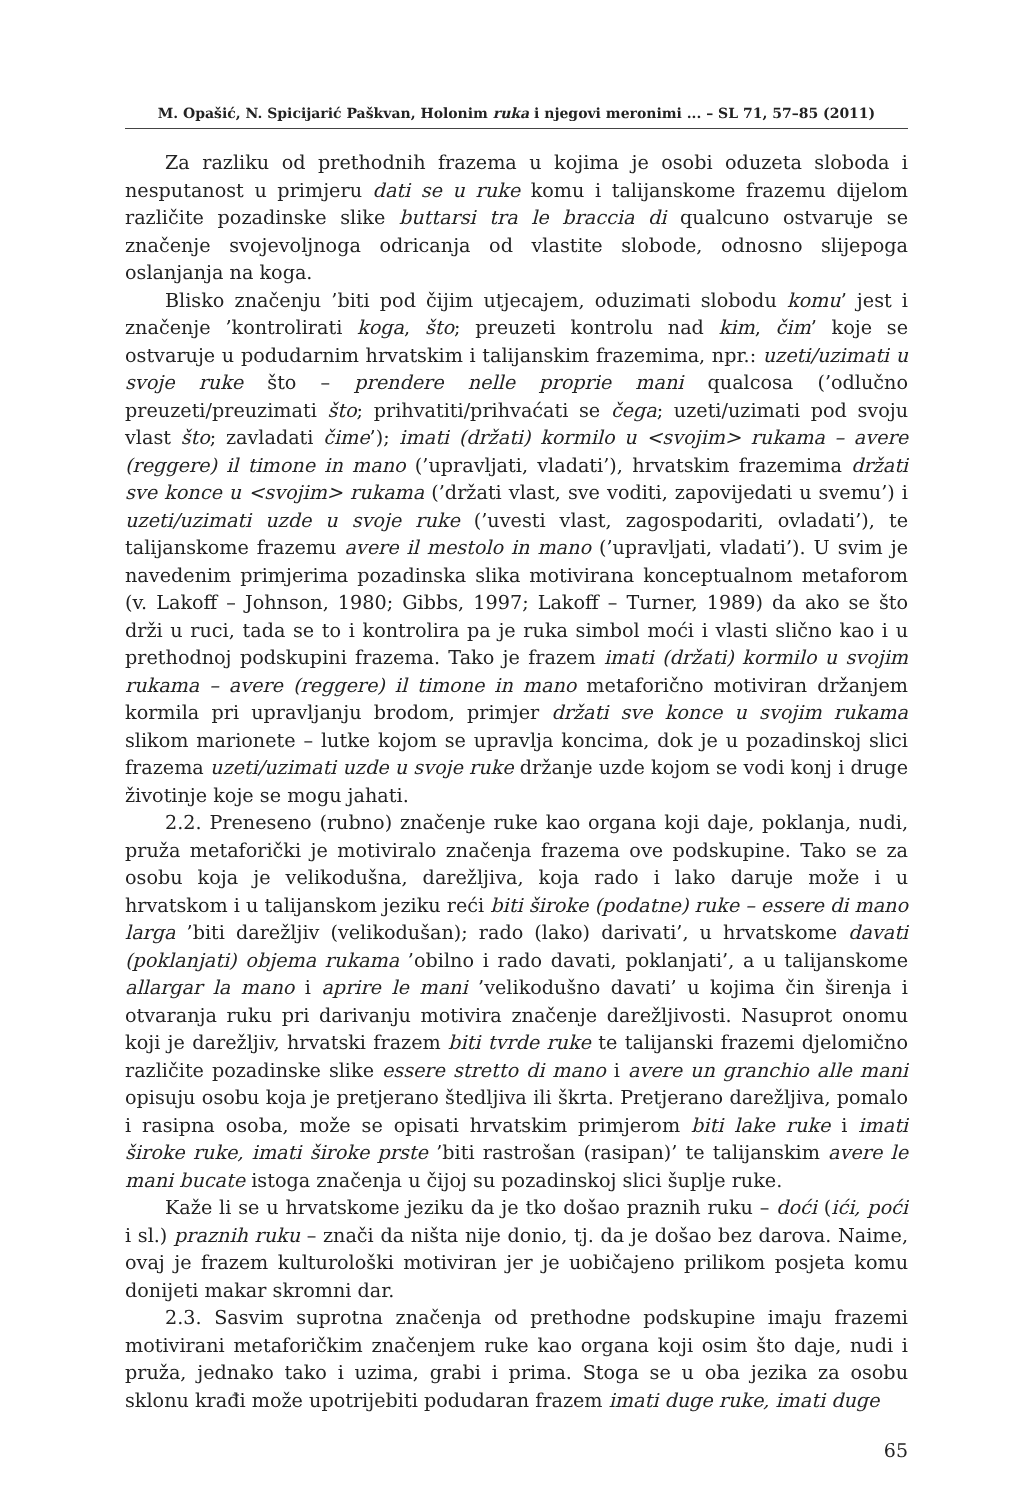M. Opašić, N. Spicijarić Paškvan, Holonim ruka i njegovi meronimi ... – SL 71, 57–85 (2011)
Za razliku od prethodnih frazema u kojima je osobi oduzeta sloboda i nesputanost u primjeru dati se u ruke komu i talijanskome frazemu dijelom različite pozadinske slike buttarsi tra le braccia di qualcuno ostvaruje se značenje svojevoljnoga odricanja od vlastite slobode, odnosno slijepoga oslanjanja na koga.
Blisko značenju ’biti pod čijim utjecajem, oduzimati slobodu komu’ jest i značenje ’kontrolirati koga, što; preuzeti kontrolu nad kim, čim’ koje se ostvaruje u podudarnim hrvatskim i talijanskim frazemima, npr.: uzeti/uzimati u svoje ruke što – prendere nelle proprie mani qualcosa (’odlučno preuzeti/preuzimati što; prihvatiti/prihvaćati se čega; uzeti/uzimati pod svoju vlast što; zavladati čime’); imati (držati) kormilo u <svojim> rukama – avere (reggere) il timone in mano (’upravljati, vladati’), hrvatskim frazemima držati sve konce u <svojim> rukama (’držati vlast, sve voditi, zapovijedati u svemu’) i uzeti/uzimati uzde u svoje ruke (’uvesti vlast, zagospodariti, ovladati’), te talijanskome frazemu avere il mestolo in mano (’upravljati, vladati’). U svim je navedenim primjerima pozadinska slika motivirana konceptualnom metaforom (v. Lakoff – Johnson, 1980; Gibbs, 1997; Lakoff – Turner, 1989) da ako se što drži u ruci, tada se to i kontrolira pa je ruka simbol moći i vlasti slično kao i u prethodnoj podskupini frazema. Tako je frazem imati (držati) kormilo u svojim rukama – avere (reggere) il timone in mano metaforično motiviran držanjem kormila pri upravljanju brodom, primjer držati sve konce u svojim rukama slikom marionete – lutke kojom se upravlja koncima, dok je u pozadinskoj slici frazema uzeti/uzimati uzde u svoje ruke držanje uzde kojom se vodi konj i druge životinje koje se mogu jahati.
2.2. Preneseno (rubno) značenje ruke kao organa koji daje, poklanja, nudi, pruža metaforički je motiviralo značenja frazema ove podskupine. Tako se za osobu koja je velikodušna, darežljiva, koja rado i lako daruje može i u hrvatskom i u talijanskom jeziku reći biti široke (podatne) ruke – essere di mano larga ’biti darežljiv (velikodušan); rado (lako) darivati’, u hrvatskome davati (poklanjati) objema rukama ’obilno i rado davati, poklanjati’, a u talijanskome allargar la mano i aprire le mani ’velikodušno davati’ u kojima čin širenja i otvaranja ruku pri darivanju motivira značenje darežljivosti. Nasuprot onomu koji je darežljiv, hrvatski frazem biti tvrde ruke te talijanski frazemi djelomično različite pozadinske slike essere stretto di mano i avere un granchio alle mani opisuju osobu koja je pretjerano štedljiva ili škrta. Pretjerano darežljiva, pomalo i rasipna osoba, može se opisati hrvatskim primjerom biti lake ruke i imati široke ruke, imati široke prste ’biti rastrošan (rasipan)’ te talijanskim avere le mani bucate istoga značenja u čijoj su pozadinskoj slici šuplje ruke.
Kaže li se u hrvatskome jeziku da je tko došao praznih ruku – doći (ići, poći i sl.) praznih ruku – znači da ništa nije donio, tj. da je došao bez darova. Naime, ovaj je frazem kulturološki motiviran jer je uobičajeno prilikom posjeta komu donijeti makar skromni dar.
2.3. Sasvim suprotna značenja od prethodne podskupine imaju frazemi motivirani metaforičkim značenjem ruke kao organa koji osim što daje, nudi i pruža, jednako tako i uzima, grabi i prima. Stoga se u oba jezika za osobu sklonu krađi može upotrijebiti podudaran frazem imati duge ruke, imati duge
65